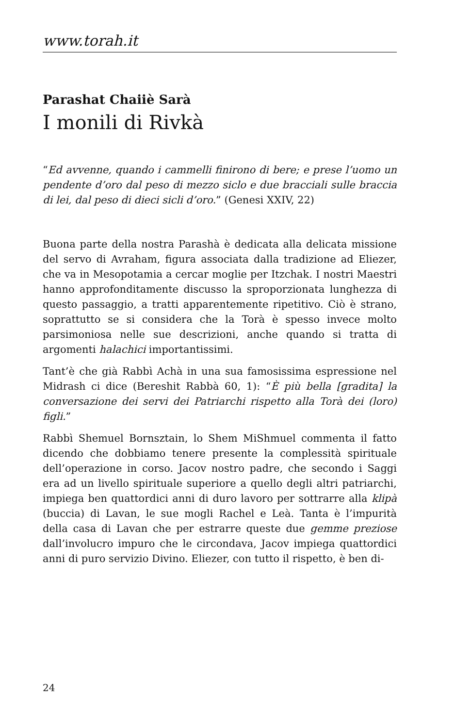www.torah.it
Parashat Chaiiè Sarà
I monili di Rivkà
“Ed avvenne, quando i cammelli finirono di bere; e prese l’uomo un pendente d’oro dal peso di mezzo siclo e due bracciali sulle braccia di lei, dal peso di dieci sicli d’oro.” (Genesi XXIV, 22)
Buona parte della nostra Parashà è dedicata alla delicata missione del servo di Avraham, figura associata dalla tradizione ad Eliezer, che va in Mesopotamia a cercar moglie per Itzchak. I nostri Maestri hanno approfonditamente discusso la sproporzionata lunghezza di questo passaggio, a tratti apparentemente ripetitivo. Ciò è strano, soprattutto se si considera che la Torà è spesso invece molto parsimoniosa nelle sue descrizioni, anche quando si tratta di argomenti halachici importantissimi.
Tant’è che già Rabbì Achà in una sua famosissima espressione nel Midrash ci dice (Bereshit Rabbà 60, 1): “È più bella [gradita] la conversazione dei servi dei Patriarchi rispetto alla Torà dei (loro) figli.”
Rabbì Shemuel Bornsztain, lo Shem MiShmuel commenta il fatto dicendo che dobbiamo tenere presente la complessità spirituale dell’operazione in corso. Jacov nostro padre, che secondo i Saggi era ad un livello spirituale superiore a quello degli altri patriarchi, impiega ben quattordici anni di duro lavoro per sottrarre alla klipà (buccia) di Lavan, le sue mogli Rachel e Leà. Tanta è l’impurità della casa di Lavan che per estrarre queste due gemme preziose dall’involucro impuro che le circondava, Jacov impiega quattordici anni di puro servizio Divino. Eliezer, con tutto il rispetto, è ben di-
24